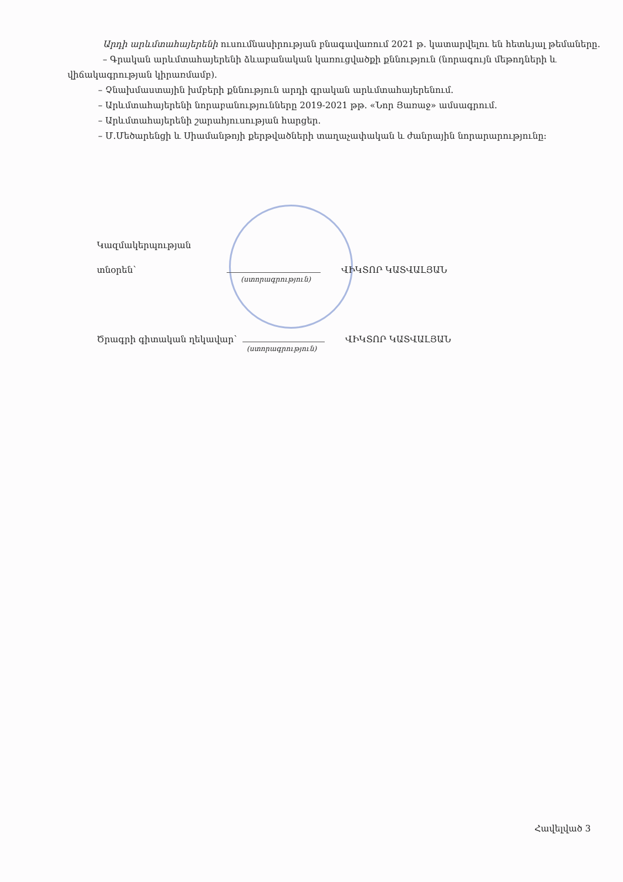Արդի արևմտահայերենի ուսումնասիրության բնագավառում 2021 թ. կատարվելու են հետևյալ թեմաները.
– Գրական արևմտահայերենի ձևաբանական կառուցվածքի քննություն (նորագույն մեթոդների և վիճակագրության կիրառմամբ).
– Չնախմաստային խմբերի քննություն արդի գրական արևմտահայերենում.
– Արևմտահայերենի նորաբանությունները 2019-2021 թթ. «Նոր Յառաջ» ամսագրում.
– Արևմտահայերենի շարահյուսության հարցեր.
– Մ.Մեծարենցի և Սիամանթոյի քերթվածների տաղաչափական և ժանրային նորարարությունը:
Կազմակերպության
տնօրեն՝ ՎԻԿՏՈՐ ԿԱՏՎԱԼՅԱՆ
(ստորագրություն)
Ծրագրի գիտական ղեկավար՝ ՎԻԿՏՈՐ ԿԱՏՎԱԼՅԱՆ
(ստորագրություն)
Հավելված 3